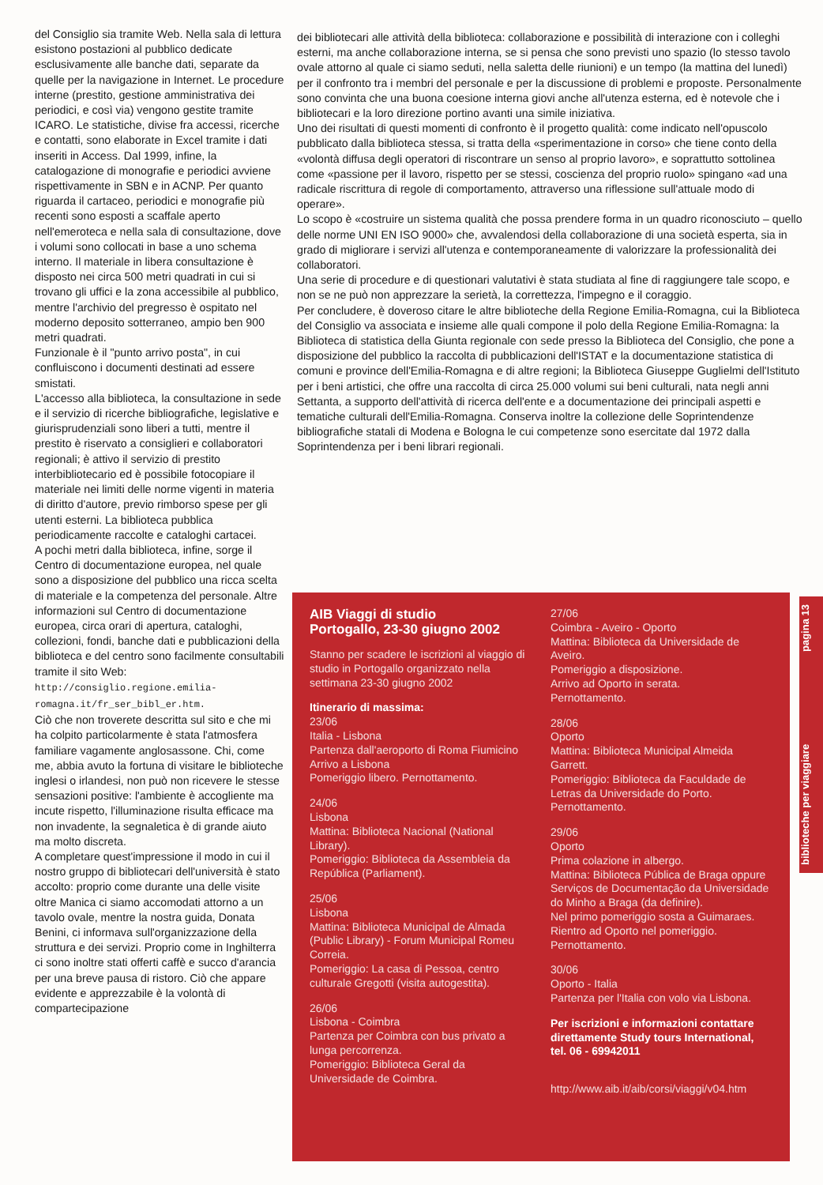del Consiglio sia tramite Web. Nella sala di lettura esistono postazioni al pubblico dedicate esclusivamente alle banche dati, separate da quelle per la navigazione in Internet. Le procedure interne (prestito, gestione amministrativa dei periodici, e così via) vengono gestite tramite ICARO. Le statistiche, divise fra accessi, ricerche e contatti, sono elaborate in Excel tramite i dati inseriti in Access. Dal 1999, infine, la catalogazione di monografie e periodici avviene rispettivamente in SBN e in ACNP. Per quanto riguarda il cartaceo, periodici e monografie più recenti sono esposti a scaffale aperto nell'emeroteca e nella sala di consultazione, dove i volumi sono collocati in base a uno schema interno. Il materiale in libera consultazione è disposto nei circa 500 metri quadrati in cui si trovano gli uffici e la zona accessibile al pubblico, mentre l'archivio del pregresso è ospitato nel moderno deposito sotterraneo, ampio ben 900 metri quadrati.
Funzionale è il "punto arrivo posta", in cui confluiscono i documenti destinati ad essere smistati.
L'accesso alla biblioteca, la consultazione in sede e il servizio di ricerche bibliografiche, legislative e giurisprudenziali sono liberi a tutti, mentre il prestito è riservato a consiglieri e collaboratori regionali; è attivo il servizio di prestito interbibliotecario ed è possibile fotocopiare il materiale nei limiti delle norme vigenti in materia di diritto d'autore, previo rimborso spese per gli utenti esterni. La biblioteca pubblica periodicamente raccolte e cataloghi cartacei.
A pochi metri dalla biblioteca, infine, sorge il Centro di documentazione europea, nel quale sono a disposizione del pubblico una ricca scelta di materiale e la competenza del personale. Altre informazioni sul Centro di documentazione europea, circa orari di apertura, cataloghi, collezioni, fondi, banche dati e pubblicazioni della biblioteca e del centro sono facilmente consultabili tramite il sito Web: http://consiglio.regione.emilia-romagna.it/fr_ser_bibl_er.htm.
Ciò che non troverete descritta sul sito e che mi ha colpito particolarmente è stata l'atmosfera familiare vagamente anglosassone. Chi, come me, abbia avuto la fortuna di visitare le biblioteche inglesi o irlandesi, non può non ricevere le stesse sensazioni positive: l'ambiente è accogliente ma incute rispetto, l'illuminazione risulta efficace ma non invadente, la segnaletica è di grande aiuto ma molto discreta.
A completare quest'impressione il modo in cui il nostro gruppo di bibliotecari dell'università è stato accolto: proprio come durante una delle visite oltre Manica ci siamo accomodati attorno a un tavolo ovale, mentre la nostra guida, Donata Benini, ci informava sull'organizzazione della struttura e dei servizi. Proprio come in Inghilterra ci sono inoltre stati offerti caffè e succo d'arancia per una breve pausa di ristoro. Ciò che appare evidente e apprezzabile è la volontà di compartecipazione
dei bibliotecari alle attività della biblioteca: collaborazione e possibilità di interazione con i colleghi esterni, ma anche collaborazione interna, se si pensa che sono previsti uno spazio (lo stesso tavolo ovale attorno al quale ci siamo seduti, nella saletta delle riunioni) e un tempo (la mattina del lunedì) per il confronto tra i membri del personale e per la discussione di problemi e proposte. Personalmente sono convinta che una buona coesione interna giovi anche all'utenza esterna, ed è notevole che i bibliotecari e la loro direzione portino avanti una simile iniziativa.
Uno dei risultati di questi momenti di confronto è il progetto qualità: come indicato nell'opuscolo pubblicato dalla biblioteca stessa, si tratta della «sperimentazione in corso» che tiene conto della «volontà diffusa degli operatori di riscontrare un senso al proprio lavoro», e soprattutto sottolinea come «passione per il lavoro, rispetto per se stessi, coscienza del proprio ruolo» spingano «ad una radicale riscrittura di regole di comportamento, attraverso una riflessione sull'attuale modo di operare».
Lo scopo è «costruire un sistema qualità che possa prendere forma in un quadro riconosciuto – quello delle norme UNI EN ISO 9000» che, avvalendosi della collaborazione di una società esperta, sia in grado di migliorare i servizi all'utenza e contemporaneamente di valorizzare la professionalità dei collaboratori.
Una serie di procedure e di questionari valutativi è stata studiata al fine di raggiungere tale scopo, e non se ne può non apprezzare la serietà, la correttezza, l'impegno e il coraggio.
Per concludere, è doveroso citare le altre biblioteche della Regione Emilia-Romagna, cui la Biblioteca del Consiglio va associata e insieme alle quali compone il polo della Regione Emilia-Romagna: la Biblioteca di statistica della Giunta regionale con sede presso la Biblioteca del Consiglio, che pone a disposizione del pubblico la raccolta di pubblicazioni dell'ISTAT e la documentazione statistica di comuni e province dell'Emilia-Romagna e di altre regioni; la Biblioteca Giuseppe Guglielmi dell'Istituto per i beni artistici, che offre una raccolta di circa 25.000 volumi sui beni culturali, nata negli anni Settanta, a supporto dell'attività di ricerca dell'ente e a documentazione dei principali aspetti e tematiche culturali dell'Emilia-Romagna. Conserva inoltre la collezione delle Soprintendenze bibliografiche statali di Modena e Bologna le cui competenze sono esercitate dal 1972 dalla Soprintendenza per i beni librari regionali.
AIB Viaggi di studio
Portogallo, 23-30 giugno 2002
Stanno per scadere le iscrizioni al viaggio di studio in Portogallo organizzato nella settimana 23-30 giugno 2002
Itinerario di massima:
23/06
Italia - Lisbona
Partenza dall'aeroporto di Roma Fiumicino
Arrivo a Lisbona
Pomeriggio libero. Pernottamento.
24/06
Lisbona
Mattina: Biblioteca Nacional (National Library).
Pomeriggio: Biblioteca da Assembleia da República (Parliament).
25/06
Lisbona
Mattina: Biblioteca Municipal de Almada (Public Library) - Forum Municipal Romeu Correia.
Pomeriggio: La casa di Pessoa, centro culturale Gregotti (visita autogestita).
26/06
Lisbona - Coimbra
Partenza per Coimbra con bus privato a lunga percorrenza.
Pomeriggio: Biblioteca Geral da Universidade de Coimbra.
27/06
Coimbra - Aveiro - Oporto
Mattina: Biblioteca da Universidade de Aveiro.
Pomeriggio a disposizione.
Arrivo ad Oporto in serata.
Pernottamento.
28/06
Oporto
Mattina: Biblioteca Municipal Almeida Garrett.
Pomeriggio: Biblioteca da Faculdade de Letras da Universidade do Porto.
Pernottamento.
29/06
Oporto
Prima colazione in albergo.
Mattina: Biblioteca Pública de Braga oppure Serviços de Documentação da Universidade do Minho a Braga (da definire).
Nel primo pomeriggio sosta a Guimaraes.
Rientro ad Oporto nel pomeriggio.
Pernottamento.
30/06
Oporto - Italia
Partenza per l'Italia con volo via Lisbona.
Per iscrizioni e informazioni contattare direttamente Study tours International, tel. 06 - 69942011
http://www.aib.it/aib/corsi/viaggi/v04.htm
biblioteche per viaggiare pagina 13